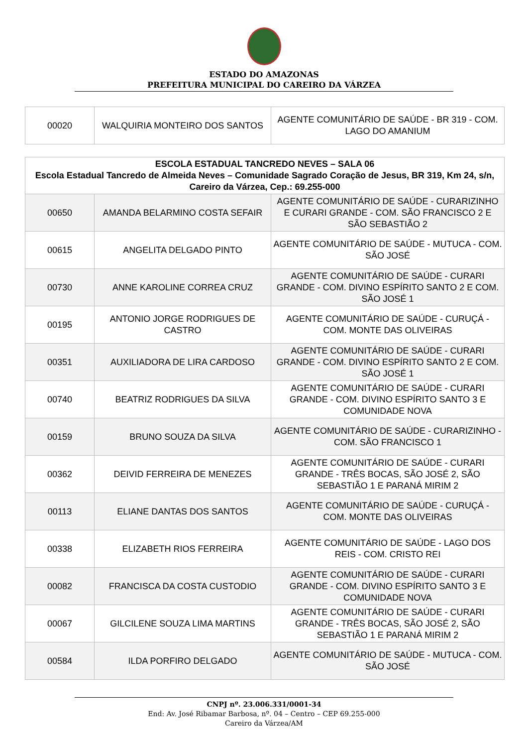ESTADO DO AMAZONAS
PREFEITURA MUNICIPAL DO CAREIRO DA VÁRZEA
| 00020 | WALQUIRIA MONTEIRO DOS SANTOS | AGENTE COMUNITÁRIO DE SAÚDE - BR 319 - COM. LAGO DO AMANIUM |
| ESCOLA ESTADUAL TANCREDO NEVES – SALA 06 Escola Estadual Tancredo de Almeida Neves – Comunidade Sagrado Coração de Jesus, BR 319, Km 24, s/n, Careiro da Várzea, Cep.: 69.255-000 | | |
| 00650 | AMANDA BELARMINO COSTA SEFAIR | AGENTE COMUNITÁRIO DE SAÚDE - CURARIZINHO E CURARI GRANDE - COM. SÃO FRANCISCO 2 E SÃO SEBASTIÃO 2 |
| 00615 | ANGELITA DELGADO PINTO | AGENTE COMUNITÁRIO DE SAÚDE - MUTUCA - COM. SÃO JOSÉ |
| 00730 | ANNE KAROLINE CORREA CRUZ | AGENTE COMUNITÁRIO DE SAÚDE - CURARI GRANDE - COM. DIVINO ESPÍRITO SANTO 2 E COM. SÃO JOSÉ 1 |
| 00195 | ANTONIO JORGE RODRIGUES DE CASTRO | AGENTE COMUNITÁRIO DE SAÚDE - CURUÇÁ - COM. MONTE DAS OLIVEIRAS |
| 00351 | AUXILIADORA DE LIRA CARDOSO | AGENTE COMUNITÁRIO DE SAÚDE - CURARI GRANDE - COM. DIVINO ESPÍRITO SANTO 2 E COM. SÃO JOSÉ 1 |
| 00740 | BEATRIZ RODRIGUES DA SILVA | AGENTE COMUNITÁRIO DE SAÚDE - CURARI GRANDE - COM. DIVINO ESPÍRITO SANTO 3 E COMUNIDADE NOVA |
| 00159 | BRUNO SOUZA DA SILVA | AGENTE COMUNITÁRIO DE SAÚDE - CURARIZINHO - COM. SÃO FRANCISCO 1 |
| 00362 | DEIVID FERREIRA DE MENEZES | AGENTE COMUNITÁRIO DE SAÚDE - CURARI GRANDE - TRÊS BOCAS, SÃO JOSÉ 2, SÃO SEBASTIÃO 1 E PARANÁ MIRIM 2 |
| 00113 | ELIANE DANTAS DOS SANTOS | AGENTE COMUNITÁRIO DE SAÚDE - CURUÇÁ - COM. MONTE DAS OLIVEIRAS |
| 00338 | ELIZABETH RIOS FERREIRA | AGENTE COMUNITÁRIO DE SAÚDE - LAGO DOS REIS - COM. CRISTO REI |
| 00082 | FRANCISCA DA COSTA CUSTODIO | AGENTE COMUNITÁRIO DE SAÚDE - CURARI GRANDE - COM. DIVINO ESPÍRITO SANTO 3 E COMUNIDADE NOVA |
| 00067 | GILCILENE SOUZA LIMA MARTINS | AGENTE COMUNITÁRIO DE SAÚDE - CURARI GRANDE - TRÊS BOCAS, SÃO JOSÉ 2, SÃO SEBASTIÃO 1 E PARANÁ MIRIM 2 |
| 00584 | ILDA PORFIRO DELGADO | AGENTE COMUNITÁRIO DE SAÚDE - MUTUCA - COM. SÃO JOSÉ |
CNPJ nº. 23.006.331/0001-34
End: Av. José Ribamar Barbosa, nº. 04 – Centro – CEP 69.255-000
Careiro da Várzea/AM